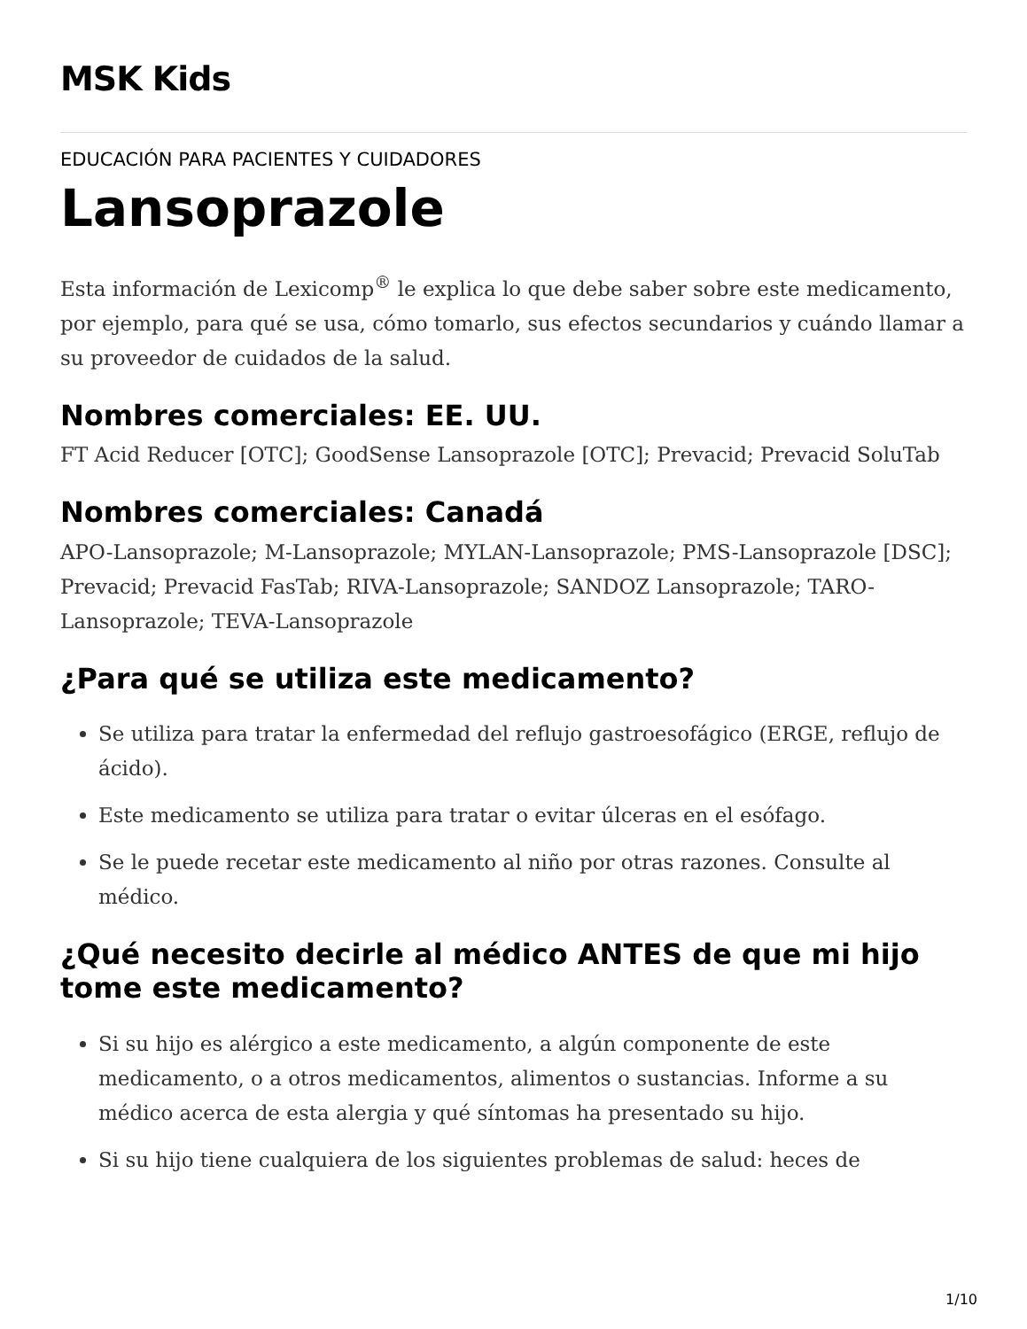MSK Kids
EDUCACIÓN PARA PACIENTES Y CUIDADORES
Lansoprazole
Esta información de Lexicomp<sup>®</sup> le explica lo que debe saber sobre este medicamento, por ejemplo, para qué se usa, cómo tomarlo, sus efectos secundarios y cuándo llamar a su proveedor de cuidados de la salud.
Nombres comerciales: EE. UU.
FT Acid Reducer [OTC]; GoodSense Lansoprazole [OTC]; Prevacid; Prevacid SoluTab
Nombres comerciales: Canadá
APO-Lansoprazole; M-Lansoprazole; MYLAN-Lansoprazole; PMS-Lansoprazole [DSC]; Prevacid; Prevacid FasTab; RIVA-Lansoprazole; SANDOZ Lansoprazole; TARO-Lansoprazole; TEVA-Lansoprazole
¿Para qué se utiliza este medicamento?
Se utiliza para tratar la enfermedad del reflujo gastroesofágico (ERGE, reflujo de ácido).
Este medicamento se utiliza para tratar o evitar úlceras en el esófago.
Se le puede recetar este medicamento al niño por otras razones. Consulte al médico.
¿Qué necesito decirle al médico ANTES de que mi hijo tome este medicamento?
Si su hijo es alérgico a este medicamento, a algún componente de este medicamento, o a otros medicamentos, alimentos o sustancias. Informe a su médico acerca de esta alergia y qué síntomas ha presentado su hijo.
Si su hijo tiene cualquiera de los siguientes problemas de salud: heces de
1/10